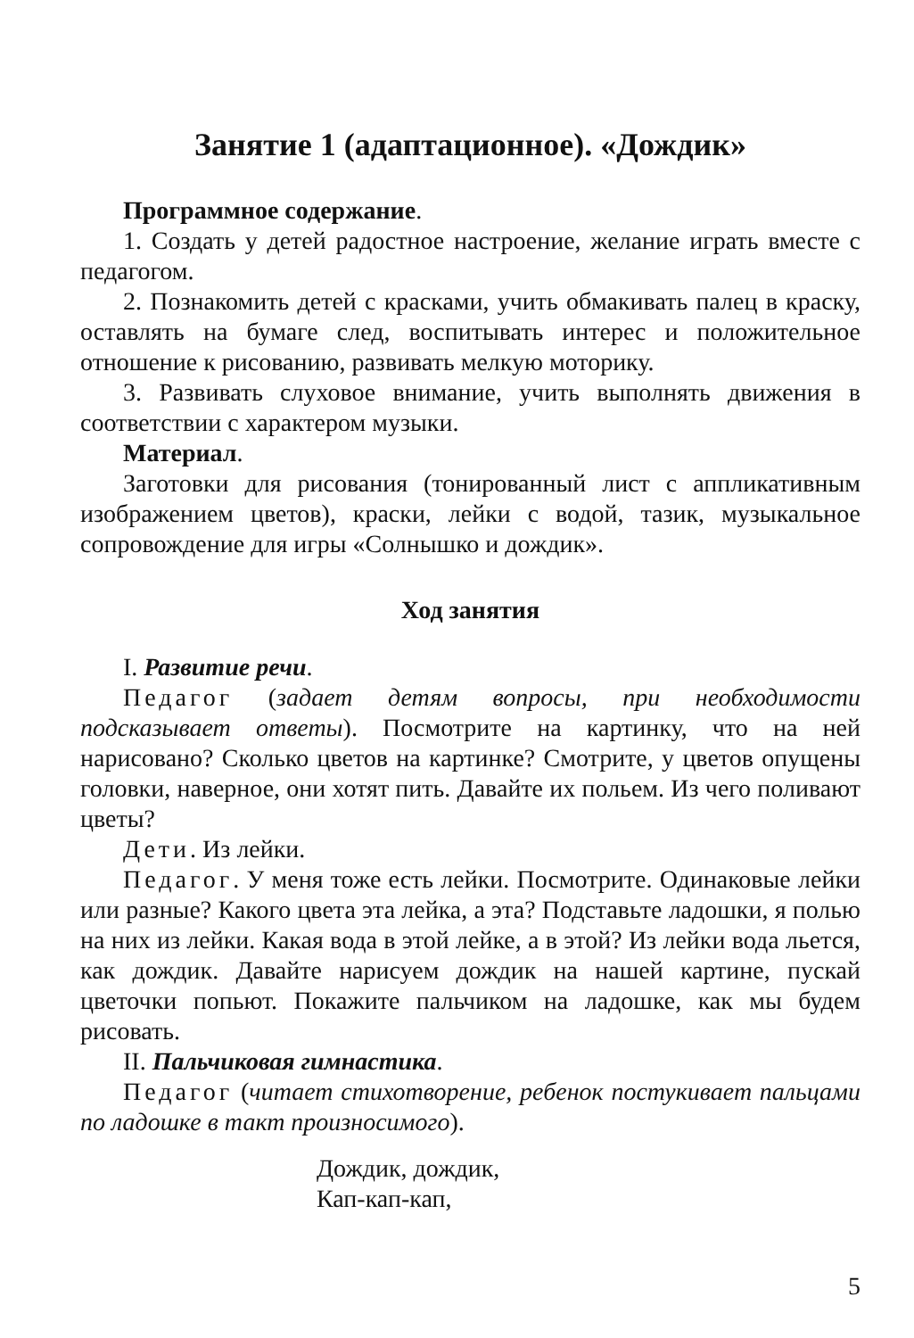Занятие 1 (адаптационное). «Дождик»
Программное содержание.
1. Создать у детей радостное настроение, желание играть вместе с педагогом.
2. Познакомить детей с красками, учить обмакивать палец в краску, оставлять на бумаге след, воспитывать интерес и положительное отношение к рисованию, развивать мелкую моторику.
3. Развивать слуховое внимание, учить выполнять движения в соответствии с характером музыки.
Материал.
Заготовки для рисования (тонированный лист с аппликативным изображением цветов), краски, лейки с водой, тазик, музыкальное сопровождение для игры «Солнышко и дождик».
Ход занятия
I. Развитие речи.
Педагог (задает детям вопросы, при необходимости подсказывает ответы). Посмотрите на картинку, что на ней нарисовано? Сколько цветов на картинке? Смотрите, у цветов опущены головки, наверное, они хотят пить. Давайте их польем. Из чего поливают цветы?
Дети. Из лейки.
Педагог. У меня тоже есть лейки. Посмотрите. Одинаковые лейки или разные? Какого цвета эта лейка, а эта? Подставьте ладошки, я полью на них из лейки. Какая вода в этой лейке, а в этой? Из лейки вода льется, как дождик. Давайте нарисуем дождик на нашей картине, пускай цветочки попьют. Покажите пальчиком на ладошке, как мы будем рисовать.
II. Пальчиковая гимнастика.
Педагог (читает стихотворение, ребенок постукивает пальцами по ладошке в такт произносимого).
Дождик, дождик,
Кап-кап-кап,
5